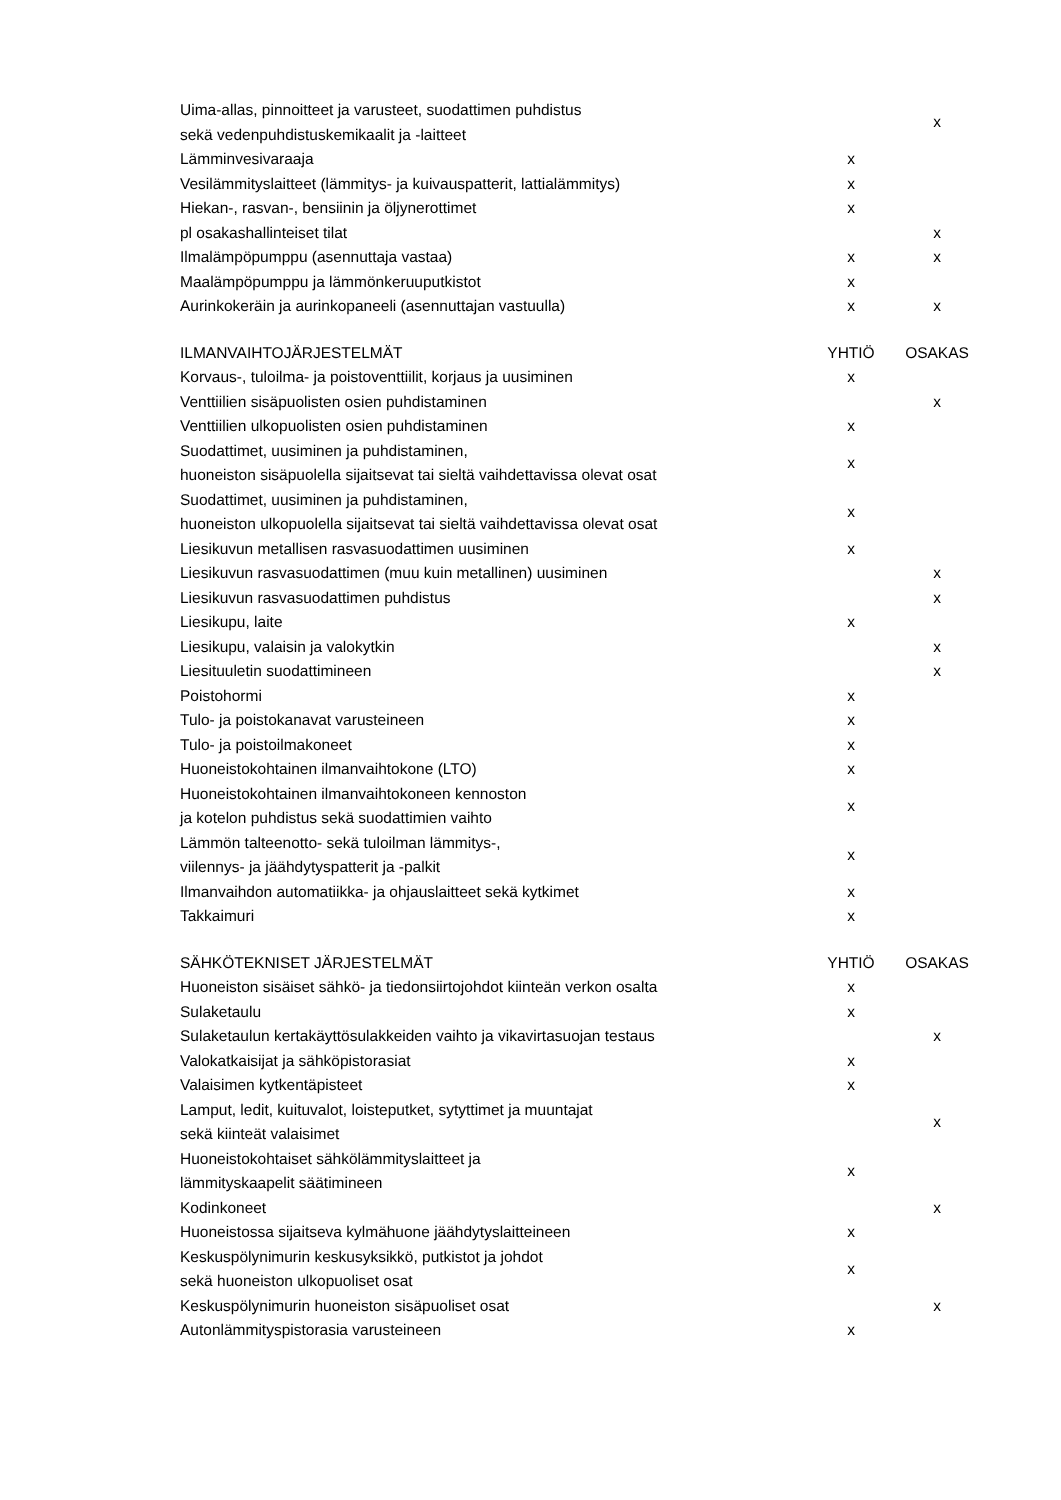| Uima-allas, pinnoitteet ja varusteet, suodattimen puhdistus sekä vedenpuhdistuskemikaalit ja -laitteet | | x |
| Lämminvesivaraaja | x | |
| Vesilämmityslaitteet (lämmitys- ja kuivauspatterit, lattialämmitys) | x | |
| Hiekan-, rasvan-, bensiinin ja öljynerottimet | x | |
| pl osakashallinteiset tilat | | x |
| Ilmalämpöpumppu (asennuttaja vastaa) | x | x |
| Maalämpöpumppu ja lämmönkeruuputkistot | x | |
| Aurinkokeräin ja aurinkopaneeli (asennuttajan vastuulla) | x | x |
| ILMANVAIHTOJÄRJESTELMÄT | YHTIÖ | OSAKAS |
| Korvaus-, tuloilma- ja poistoventtiilit, korjaus ja uusiminen | x | |
| Venttiilien sisäpuolisten osien puhdistaminen | | x |
| Venttiilien ulkopuolisten osien puhdistaminen | x | |
| Suodattimet, uusiminen ja puhdistaminen, huoneiston sisäpuolella sijaitsevat tai sieltä vaihdettavissa olevat osat | x | |
| Suodattimet, uusiminen ja puhdistaminen, huoneiston ulkopuolella sijaitsevat tai sieltä vaihdettavissa olevat osat | x | |
| Liesikuvun metallisen rasvasuodattimen uusiminen | x | |
| Liesikuvun rasvasuodattimen (muu kuin metallinen) uusiminen | | x |
| Liesikuvun rasvasuodattimen puhdistus | | x |
| Liesikupu, laite | x | |
| Liesikupu, valaisin ja valokytkin | | x |
| Liesituuletin suodattimineen | | x |
| Poistohormi | x | |
| Tulo- ja poistokanavat varusteineen | x | |
| Tulo- ja poistoilmakoneet | x | |
| Huoneistokohtainen ilmanvaihtokone (LTO) | x | |
| Huoneistokohtainen ilmanvaihtokoneen kennoston ja kotelon puhdistus sekä suodattimien vaihto | x | |
| Lämmön talteenotto- sekä tuloilman lämmitys-, viilennys- ja jäähdytyspatterit ja -palkit | x | |
| Ilmanvaihdon automatiikka- ja ohjauslaitteet sekä kytkimet | x | |
| Takkaimuri | x | |
| SÄHKÖTEKNISET JÄRJESTELMÄT | YHTIÖ | OSAKAS |
| Huoneiston sisäiset sähkö- ja tiedonsiirtojohdot kiinteän verkon osalta | x | |
| Sulaketaulu | x | |
| Sulaketaulun kertakäyttösulakkeiden vaihto ja vikavirtasuojan testaus | | x |
| Valokatkaisijat ja sähköpistorasiat | x | |
| Valaisimen kytkentäpisteet | x | |
| Lamput, ledit, kuituvalot, loisteputket, sytyttimet ja muuntajat sekä kiinteät valaisimet | | x |
| Huoneistokohtaiset sähkölämmityslaitteet ja lämmityskaapelit säätimineen | x | |
| Kodinkoneet | | x |
| Huoneistossa sijaitseva kylmähuone jäähdytyslaitteineen | x | |
| Keskuspölynimurin keskusyksikkö, putkistot ja johdot sekä huoneiston ulkopuoliset osat | x | |
| Keskuspölynimurin huoneiston sisäpuoliset osat | | x |
| Autonlämmityspistorasia varusteineen | x | |